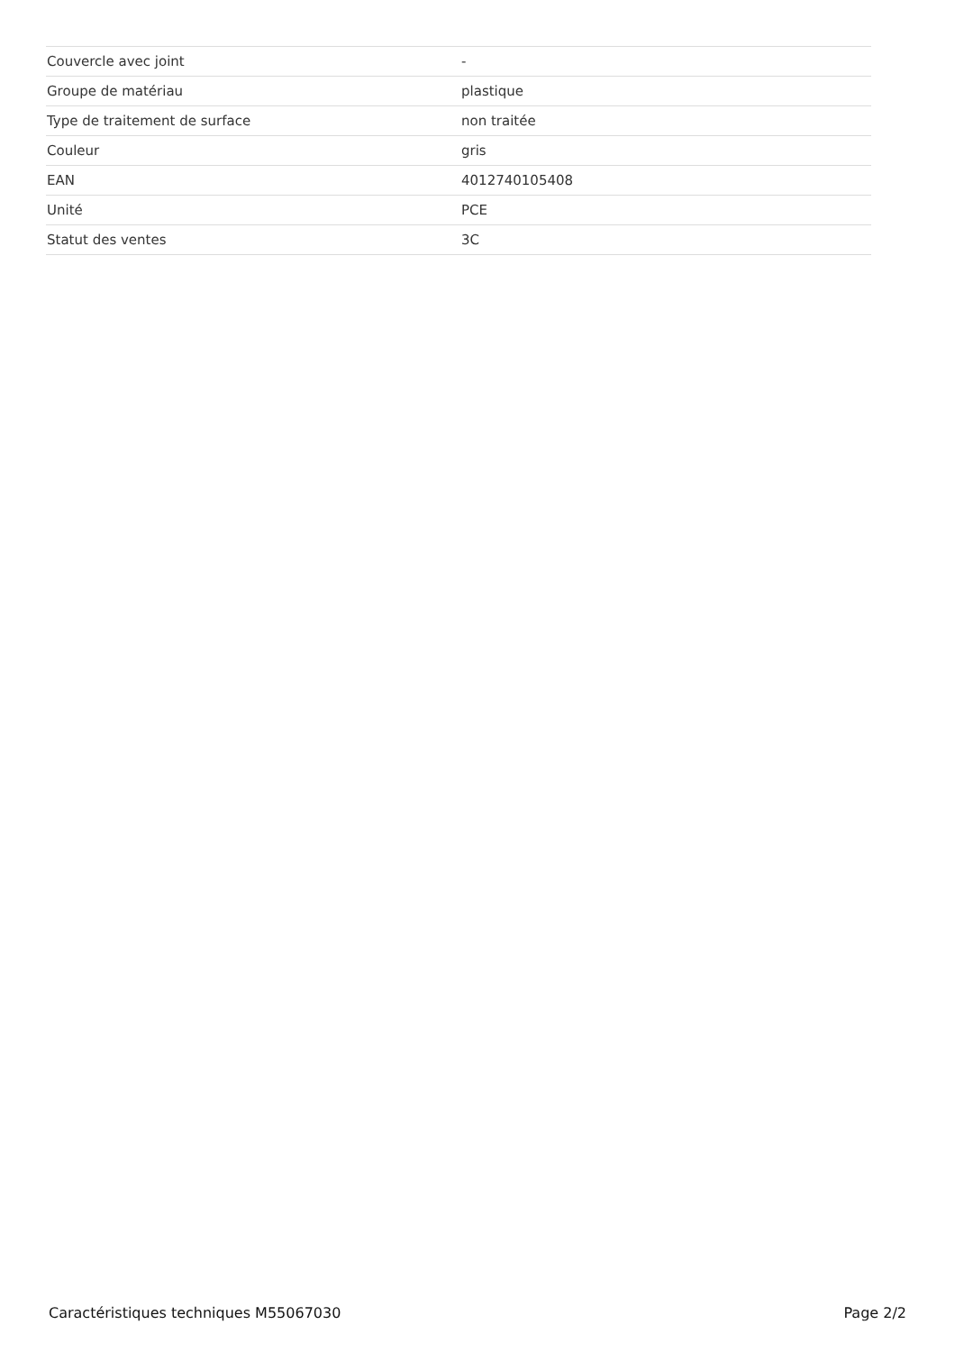| Couvercle avec joint | - |
| Groupe de matériau | plastique |
| Type de traitement de surface | non traitée |
| Couleur | gris |
| EAN | 4012740105408 |
| Unité | PCE |
| Statut des ventes | 3C |
Caractéristiques techniques M55067030 Page 2/2